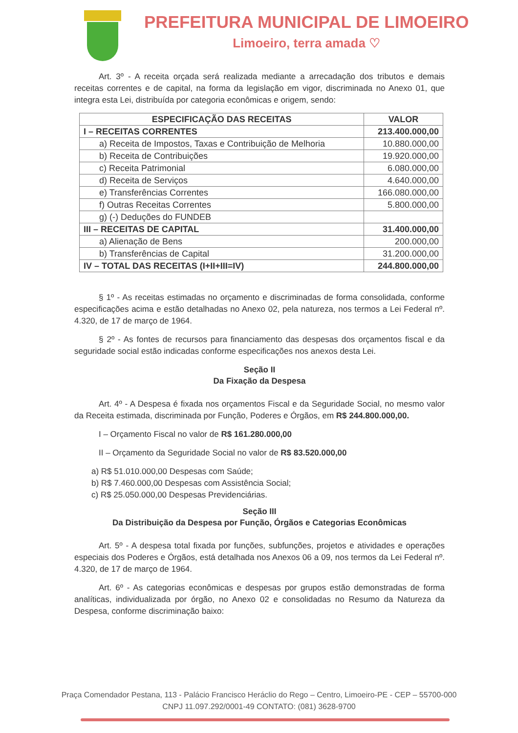PREFEITURA MUNICIPAL DE LIMOEIRO
Limoeiro, terra amada ♡
Art. 3º - A receita orçada será realizada mediante a arrecadação dos tributos e demais receitas correntes e de capital, na forma da legislação em vigor, discriminada no Anexo 01, que integra esta Lei, distribuída por categoria econômicas e origem, sendo:
| ESPECIFICAÇÃO DAS RECEITAS | VALOR |
| --- | --- |
| I – RECEITAS CORRENTES | 213.400.000,00 |
| a) Receita de Impostos, Taxas e Contribuição de Melhoria | 10.880.000,00 |
| b) Receita de Contribuições | 19.920.000,00 |
| c) Receita Patrimonial | 6.080.000,00 |
| d) Receita de Serviços | 4.640.000,00 |
| e) Transferências Correntes | 166.080.000,00 |
| f) Outras Receitas Correntes | 5.800.000,00 |
| g) (-) Deduções do FUNDEB | |
| III – RECEITAS DE CAPITAL | 31.400.000,00 |
| a) Alienação de Bens | 200.000,00 |
| b) Transferências de Capital | 31.200.000,00 |
| IV – TOTAL DAS RECEITAS (I+II+III=IV) | 244.800.000,00 |
§ 1º - As receitas estimadas no orçamento e discriminadas de forma consolidada, conforme especificações acima e estão detalhadas no Anexo 02, pela natureza, nos termos a Lei Federal nº. 4.320, de 17 de março de 1964.
§ 2º - As fontes de recursos para financiamento das despesas dos orçamentos fiscal e da seguridade social estão indicadas conforme especificações nos anexos desta Lei.
Seção II
Da Fixação da Despesa
Art. 4º - A Despesa é fixada nos orçamentos Fiscal e da Seguridade Social, no mesmo valor da Receita estimada, discriminada por Função, Poderes e Órgãos, em R$ 244.800.000,00.
I – Orçamento Fiscal no valor de R$ 161.280.000,00
II – Orçamento da Seguridade Social no valor de R$ 83.520.000,00
a) R$ 51.010.000,00 Despesas com Saúde;
b) R$ 7.460.000,00 Despesas com Assistência Social;
c) R$ 25.050.000,00 Despesas Previdenciárias.
Seção III
Da Distribuição da Despesa por Função, Órgãos e Categorias Econômicas
Art. 5º - A despesa total fixada por funções, subfunções, projetos e atividades e operações especiais dos Poderes e Órgãos, está detalhada nos Anexos 06 a 09, nos termos da Lei Federal nº. 4.320, de 17 de março de 1964.
Art. 6º - As categorias econômicas e despesas por grupos estão demonstradas de forma analíticas, individualizada por órgão, no Anexo 02 e consolidadas no Resumo da Natureza da Despesa, conforme discriminação baixo:
Praça Comendador Pestana, 113 - Palácio Francisco Heráclio do Rego – Centro, Limoeiro-PE - CEP – 55700-000
CNPJ 11.097.292/0001-49 CONTATO: (081) 3628-9700